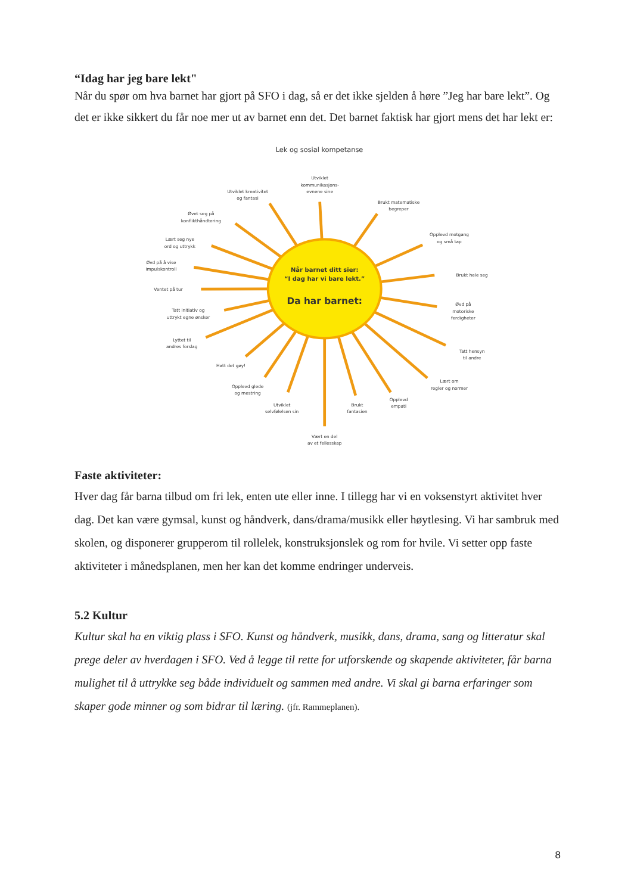“Idag har jeg bare lekt"
Når du spør om hva barnet har gjort på SFO i dag, så er det ikke sjelden å høre ”Jeg har bare lekt”. Og det er ikke sikkert du får noe mer ut av barnet enn det. Det barnet faktisk har gjort mens det har lekt er:
Lek og sosial kompetanse
Når barnet ditt sier:
“I dag har vi bare lekt.”
Da har barnet:
Utviklet
kommunikasjons-
evnene sine
Utviklet kreativitet
og fantasi
Brukt matematiske
begreper
Øvet seg på
konflikthåndtering
Opplevd motgang
og små tap
Lært seg nye
ord og uttrykk
Øvd på å vise
impulskontroll
Brukt hele seg
Ventet på tur
Øvd på
motoriske
ferdigheter
Tatt initiativ og
uttrykt egne ønsker
Lyttet til
andres forslag
Tatt hensyn
til andre
Hatt det gøy!
Lært om
regler og normer
Opplevd glede
og mestring
Opplevd
empati
Utviklet
selvfølelsen sin
Brukt
fantasien
Vært en del
av et fellesskap
Faste aktiviteter:
Hver dag får barna tilbud om fri lek, enten ute eller inne. I tillegg har vi en voksenstyrt aktivitet hver dag. Det kan være gymsal, kunst og håndverk, dans/drama/musikk eller høytlesing. Vi har sambruk med skolen, og disponerer grupperom til rollelek, konstruksjonslek og rom for hvile. Vi setter opp faste aktiviteter i månedsplanen, men her kan det komme endringer underveis.
5.2 Kultur
Kultur skal ha en viktig plass i SFO. Kunst og håndverk, musikk, dans, drama, sang og litteratur skal prege deler av hverdagen i SFO. Ved å legge til rette for utforskende og skapende aktiviteter, får barna mulighet til å uttrykke seg både individuelt og sammen med andre. Vi skal gi barna erfaringer som skaper gode minner og som bidrar til læring. (jfr. Rammeplanen).
8